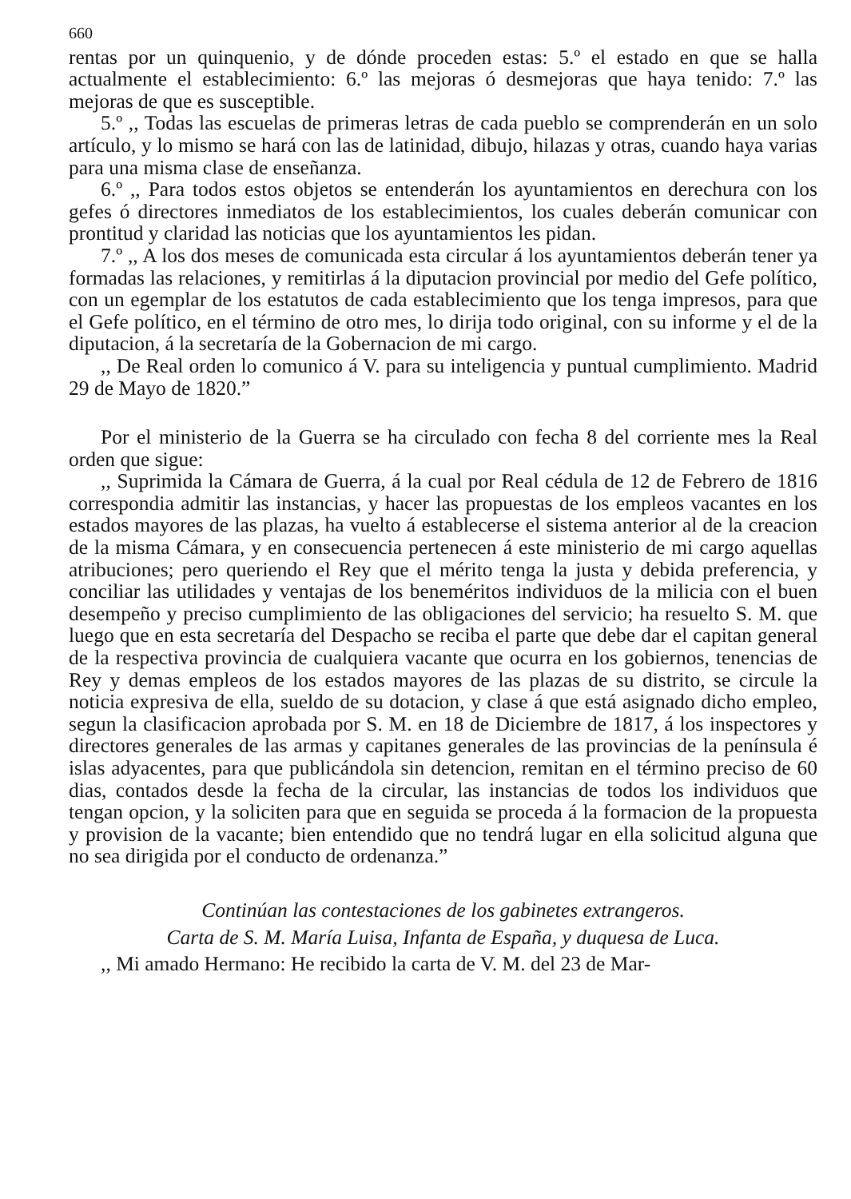660
rentas por un quinquenio, y de dónde proceden estas: 5.º el estado en que se halla actualmente el establecimiento: 6.º las mejoras ó desmejoras que haya tenido: 7.º las mejoras de que es susceptible.
5.º ,, Todas las escuelas de primeras letras de cada pueblo se comprenderán en un solo artículo, y lo mismo se hará con las de latinidad, dibujo, hilazas y otras, cuando haya varias para una misma clase de enseñanza.
6.º ,, Para todos estos objetos se entenderán los ayuntamientos en derechura con los gefes ó directores inmediatos de los establecimientos, los cuales deberán comunicar con prontitud y claridad las noticias que los ayuntamientos les pidan.
7.º ,, A los dos meses de comunicada esta circular á los ayuntamientos deberán tener ya formadas las relaciones, y remitirlas á la diputacion provincial por medio del Gefe político, con un egemplar de los estatutos de cada establecimiento que los tenga impresos, para que el Gefe político, en el término de otro mes, lo dirija todo original, con su informe y el de la diputacion, á la secretaría de la Gobernacion de mi cargo.
,, De Real orden lo comunico á V. para su inteligencia y puntual cumplimiento. Madrid 29 de Mayo de 1820.”
Por el ministerio de la Guerra se ha circulado con fecha 8 del corriente mes la Real orden que sigue:
,, Suprimida la Cámara de Guerra, á la cual por Real cédula de 12 de Febrero de 1816 correspondia admitir las instancias, y hacer las propuestas de los empleos vacantes en los estados mayores de las plazas, ha vuelto á establecerse el sistema anterior al de la creacion de la misma Cámara, y en consecuencia pertenecen á este ministerio de mi cargo aquellas atribuciones; pero queriendo el Rey que el mérito tenga la justa y debida preferencia, y conciliar las utilidades y ventajas de los beneméritos individuos de la milicia con el buen desempeño y preciso cumplimiento de las obligaciones del servicio; ha resuelto S. M. que luego que en esta secretaría del Despacho se reciba el parte que debe dar el capitan general de la respectiva provincia de cualquiera vacante que ocurra en los gobiernos, tenencias de Rey y demas empleos de los estados mayores de las plazas de su distrito, se circule la noticia expresiva de ella, sueldo de su dotacion, y clase á que está asignado dicho empleo, segun la clasificacion aprobada por S. M. en 18 de Diciembre de 1817, á los inspectores y directores generales de las armas y capitanes generales de las provincias de la península é islas adyacentes, para que publicándola sin detencion, remitan en el término preciso de 60 dias, contados desde la fecha de la circular, las instancias de todos los individuos que tengan opcion, y la soliciten para que en seguida se proceda á la formacion de la propuesta y provision de la vacante; bien entendido que no tendrá lugar en ella solicitud alguna que no sea dirigida por el conducto de ordenanza.”
Continúan las contestaciones de los gabinetes extrangeros.
Carta de S. M. María Luisa, Infanta de España, y duquesa de Luca.
,, Mi amado Hermano: He recibido la carta de V. M. del 23 de Mar-